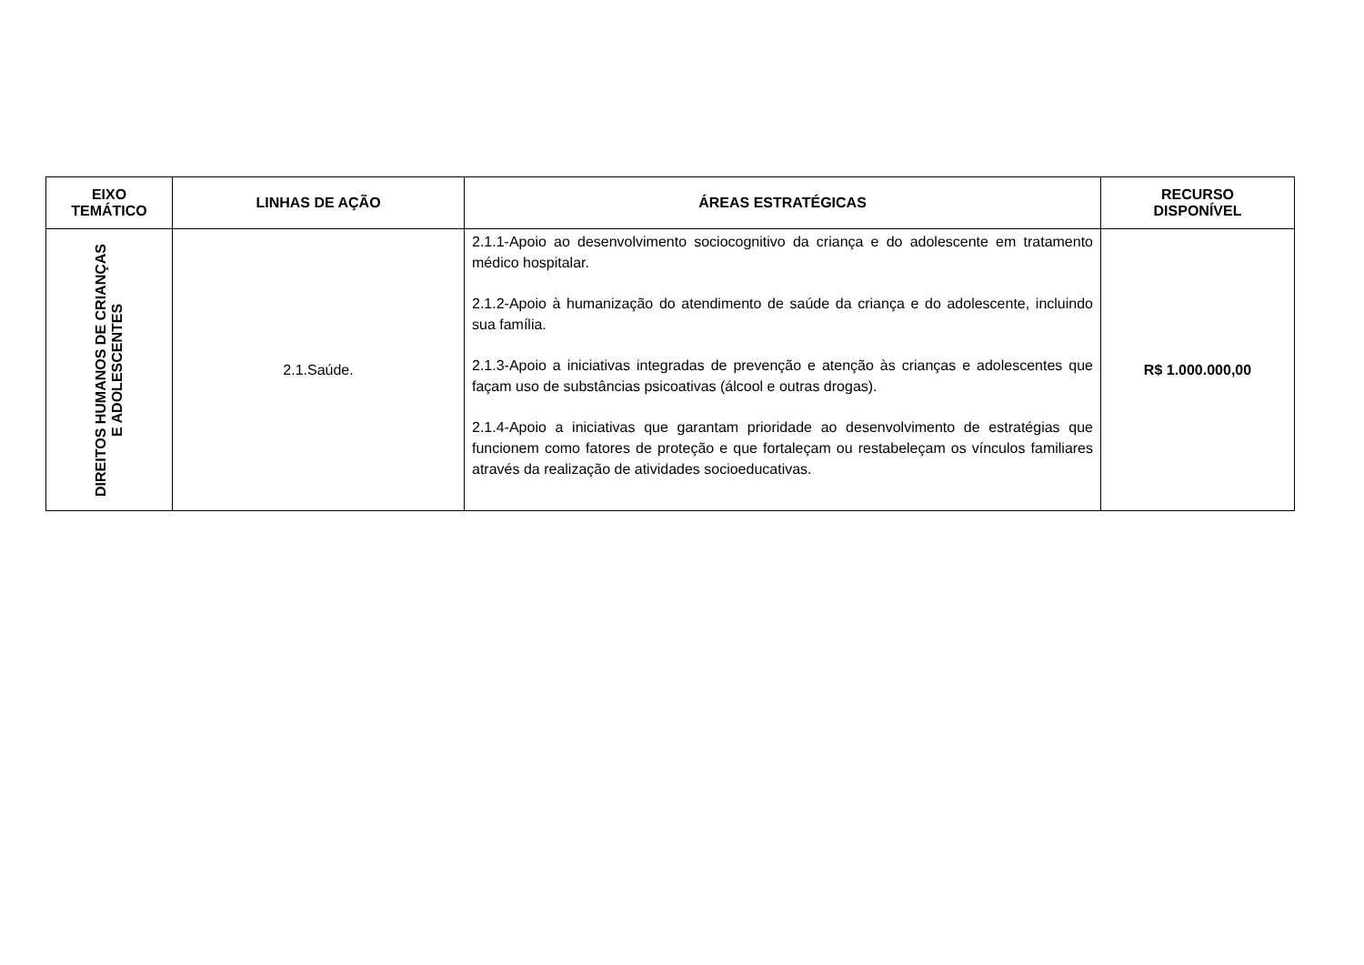| EIXO TEMÁTICO | LINHAS DE AÇÃO | ÁREAS ESTRATÉGICAS | RECURSO DISPONÍVEL |
| --- | --- | --- | --- |
| DIREITOS HUMANOS DE CRIANÇAS E ADOLESCENTES | 2.1.Saúde. | 2.1.1-Apoio ao desenvolvimento sociocognitivo da criança e do adolescente em tratamento médico hospitalar. 2.1.2-Apoio à humanização do atendimento de saúde da criança e do adolescente, incluindo sua família. 2.1.3-Apoio a iniciativas integradas de prevenção e atenção às crianças e adolescentes que façam uso de substâncias psicoativas (álcool e outras drogas). 2.1.4-Apoio a iniciativas que garantam prioridade ao desenvolvimento de estratégias que funcionem como fatores de proteção e que fortaleçam ou restabeleçam os vínculos familiares através da realização de atividades socioeducativas. | R$ 1.000.000,00 |